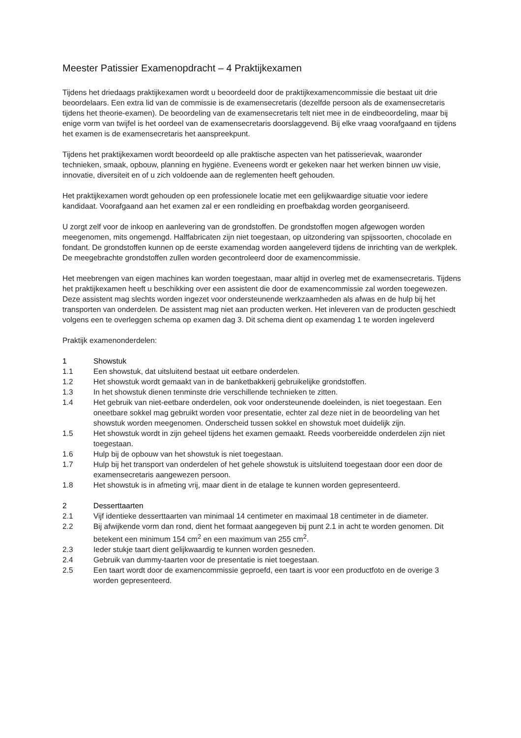Meester Patissier Examenopdracht – 4 Praktijkexamen
Tijdens het driedaags praktijkexamen wordt u beoordeeld door de praktijkexamencommissie die bestaat uit drie beoordelaars. Een extra lid van de commissie is de examensecretaris (dezelfde persoon als de examensecretaris tijdens het theorie-examen). De beoordeling van de examensecretaris telt niet mee in de eindbeoordeling, maar bij enige vorm van twijfel is het oordeel van de examensecretaris doorslaggevend. Bij elke vraag voorafgaand en tijdens het examen is de examensecretaris het aanspreekpunt.
Tijdens het praktijkexamen wordt beoordeeld op alle praktische aspecten van het patisserievak, waaronder technieken, smaak, opbouw, planning en hygiëne. Eveneens wordt er gekeken naar het werken binnen uw visie, innovatie, diversiteit en of u zich voldoende aan de reglementen heeft gehouden.
Het praktijkexamen wordt gehouden op een professionele locatie met een gelijkwaardige situatie voor iedere kandidaat. Voorafgaand aan het examen zal er een rondleiding en proefbakdag worden georganiseerd.
U zorgt zelf voor de inkoop en aanlevering van de grondstoffen. De grondstoffen mogen afgewogen worden meegenomen, mits ongemengd. Halffabricaten zijn niet toegestaan, op uitzondering van spijssoorten, chocolade en fondant. De grondstoffen kunnen op de eerste examendag worden aangeleverd tijdens de inrichting van de werkplek. De meegebrachte grondstoffen zullen worden gecontroleerd door de examencommissie.
Het meebrengen van eigen machines kan worden toegestaan, maar altijd in overleg met de examensecretaris. Tijdens het praktijkexamen heeft u beschikking over een assistent die door de examencommissie zal worden toegewezen. Deze assistent mag slechts worden ingezet voor ondersteunende werkzaamheden als afwas en de hulp bij het transporten van onderdelen. De assistent mag niet aan producten werken. Het inleveren van de producten geschiedt volgens een te overleggen schema op examen dag 3. Dit schema dient op examendag 1 te worden ingeleverd
Praktijk examenonderdelen:
1 Showstuk
1.1 Een showstuk, dat uitsluitend bestaat uit eetbare onderdelen.
1.2 Het showstuk wordt gemaakt van in de banketbakkerij gebruikelijke grondstoffen.
1.3 In het showstuk dienen tenminste drie verschillende technieken te zitten.
1.4 Het gebruik van niet-eetbare onderdelen, ook voor ondersteunende doeleinden, is niet toegestaan. Een oneetbare sokkel mag gebruikt worden voor presentatie, echter zal deze niet in de beoordeling van het showstuk worden meegenomen. Onderscheid tussen sokkel en showstuk moet duidelijk zijn.
1.5 Het showstuk wordt in zijn geheel tijdens het examen gemaakt. Reeds voorbereidde onderdelen zijn niet toegestaan.
1.6 Hulp bij de opbouw van het showstuk is niet toegestaan.
1.7 Hulp bij het transport van onderdelen of het gehele showstuk is uitsluitend toegestaan door een door de examensecretaris aangewezen persoon.
1.8 Het showstuk is in afmeting vrij, maar dient in de etalage te kunnen worden gepresenteerd.
2 Desserttaarten
2.1 Vijf identieke desserttaarten van minimaal 14 centimeter en maximaal 18 centimeter in de diameter.
2.2 Bij afwijkende vorm dan rond, dient het formaat aangegeven bij punt 2.1 in acht te worden genomen. Dit betekent een minimum 154 cm<sup>2</sup> en een maximum van 255 cm<sup>2</sup>.
2.3 Ieder stukje taart dient gelijkwaardig te kunnen worden gesneden.
2.4 Gebruik van dummy-taarten voor de presentatie is niet toegestaan.
2.5 Een taart wordt door de examencommissie geproefd, een taart is voor een productfoto en de overige 3 worden gepresenteerd.